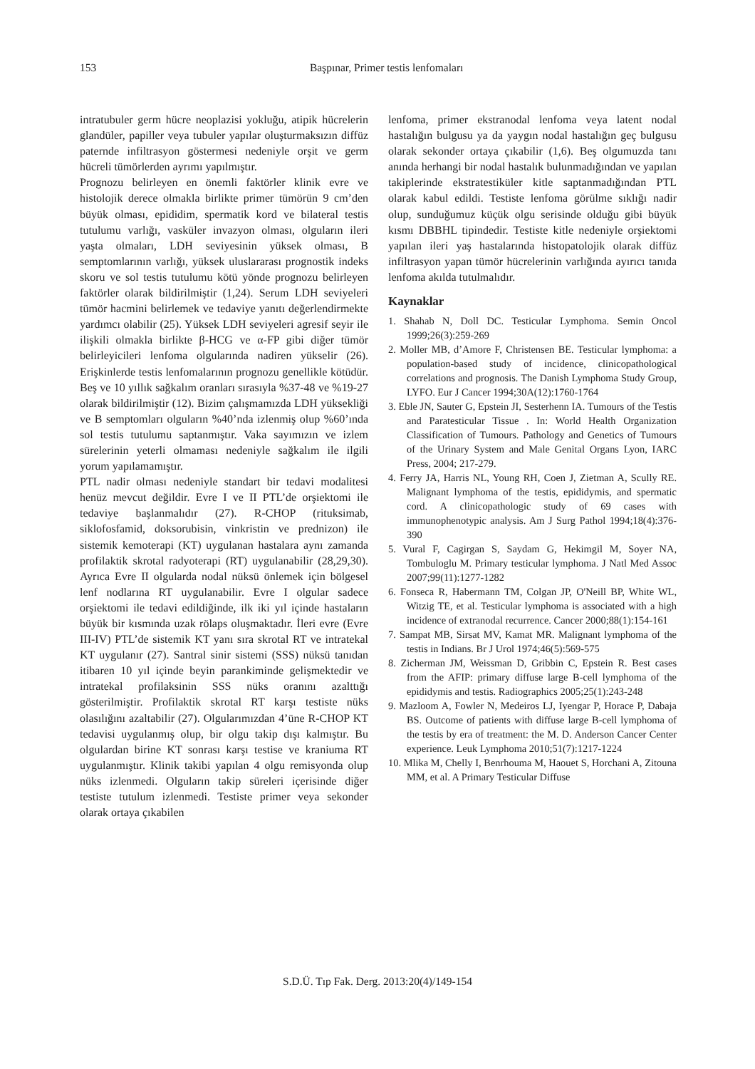153
Başpınar, Primer testis lenfomaları
intratubuler germ hücre neoplazisi yokluğu, atipik hücrelerin glandüler, papiller veya tubuler yapılar oluşturmaksızın diffüz paternde infiltrasyon göstermesi nedeniyle orşit ve germ hücreli tümörlerden ayrımı yapılmıştır.
Prognozu belirleyen en önemli faktörler klinik evre ve histolojik derece olmakla birlikte primer tümörün 9 cm’den büyük olması, epididim, spermatik kord ve bilateral testis tutulumu varlığı, vasküler invazyon olması, olguların ileri yaşta olmaları, LDH seviyesinin yüksek olması, B semptomlarının varlığı, yüksek uluslararası prognostik indeks skoru ve sol testis tutulumu kötü yönde prognozu belirleyen faktörler olarak bildirilmiştir (1,24). Serum LDH seviyeleri tümör hacmini belirlemek ve tedaviye yanıtı değerlendirmekte yardımcı olabilir (25). Yüksek LDH seviyeleri agresif seyir ile ilişkili olmakla birlikte β-HCG ve α-FP gibi diğer tümör belirleyicileri lenfoma olgularında nadiren yükselir (26). Erişkinlerde testis lenfomalarının prognozu genellikle kötüdür. Beş ve 10 yıllık sağkalım oranları sırasıyla %37-48 ve %19-27 olarak bildirilmiştir (12). Bizim çalışmamızda LDH yüksekliği ve B semptomları olguların %40’nda izlenmiş olup %60’ında sol testis tutulumu saptanmıştır. Vaka sayımızın ve izlem sürelerinin yeterli olmaması nedeniyle sağkalım ile ilgili yorum yapılamamıştır.
PTL nadir olması nedeniyle standart bir tedavi modalitesi henüz mevcut değildir. Evre I ve II PTL’de orşiektomi ile tedaviye başlanmalıdır (27). R-CHOP (rituksimab, siklofosfamid, doksorubisin, vinkristin ve prednizon) ile sistemik kemoterapi (KT) uygulanan hastalara aynı zamanda profilaktik skrotal radyoterapi (RT) uygulanabilir (28,29,30). Ayrıca Evre II olgularda nodal nüksü önlemek için bölgesel lenf nodlarına RT uygulanabilir. Evre I olgular sadece orşiektomi ile tedavi edildiğinde, ilk iki yıl içinde hastaların büyük bir kısmında uzak rölaps oluşmaktadır. İleri evre (Evre III-IV) PTL’de sistemik KT yanı sıra skrotal RT ve intratekal KT uygulanır (27). Santral sinir sistemi (SSS) nüksü tanıdan itibaren 10 yıl içinde beyin parankiminde gelişmektedir ve intratekal profilaksinin SSS nüks oranını azalttığı gösterilmiştir. Profilaktik skrotal RT karşı testiste nüks olasılığını azaltabilir (27). Olgularımızdan 4’üne R-CHOP KT tedavisi uygulanmış olup, bir olgu takip dışı kalmıştır. Bu olgulardan birine KT sonrası karşı testise ve kraniuma RT uygulanmıştır. Klinik takibi yapılan 4 olgu remisyonda olup nüks izlenmedi. Olguların takip süreleri içerisinde diğer testiste tutulum izlenmedi. Testiste primer veya sekonder olarak ortaya çıkabilen
lenfoma, primer ekstranodal lenfoma veya latent nodal hastalığın bulgusu ya da yaygın nodal hastalığın geç bulgusu olarak sekonder ortaya çıkabilir (1,6). Beş olgumuzda tanı anında herhangi bir nodal hastalık bulunmadığından ve yapılan takiplerinde ekstratestiküler kitle saptanmadığından PTL olarak kabul edildi. Testiste lenfoma görülme sıklığı nadir olup, sunduğumuz küçük olgu serisinde olduğu gibi büyük kısmı DBBHL tipindedir. Testiste kitle nedeniyle orşiektomi yapılan ileri yaş hastalarında histopatolojik olarak diffüz infiltrasyon yapan tümör hücrelerinin varlığında ayırıcı tanıda lenfoma akılda tutulmalıdır.
Kaynaklar
1. Shahab N, Doll DC. Testicular Lymphoma. Semin Oncol 1999;26(3):259-269
2. Moller MB, d’Amore F, Christensen BE. Testicular lymphoma: a population-based study of incidence, clinicopathological correlations and prognosis. The Danish Lymphoma Study Group, LYFO. Eur J Cancer 1994;30A(12):1760-1764
3. Eble JN, Sauter G, Epstein JI, Sesterhenn IA. Tumours of the Testis and Paratesticular Tissue . In: World Health Organization Classification of Tumours. Pathology and Genetics of Tumours of the Urinary System and Male Genital Organs Lyon, IARC Press, 2004; 217-279.
4. Ferry JA, Harris NL, Young RH, Coen J, Zietman A, Scully RE. Malignant lymphoma of the testis, epididymis, and spermatic cord. A clinicopathologic study of 69 cases with immunophenotypic analysis. Am J Surg Pathol 1994;18(4):376-390
5. Vural F, Cagirgan S, Saydam G, Hekimgil M, Soyer NA, Tombuloglu M. Primary testicular lymphoma. J Natl Med Assoc 2007;99(11):1277-1282
6. Fonseca R, Habermann TM, Colgan JP, O'Neill BP, White WL, Witzig TE, et al. Testicular lymphoma is associated with a high incidence of extranodal recurrence. Cancer 2000;88(1):154-161
7. Sampat MB, Sirsat MV, Kamat MR. Malignant lymphoma of the testis in Indians. Br J Urol 1974;46(5):569-575
8. Zicherman JM, Weissman D, Gribbin C, Epstein R. Best cases from the AFIP: primary diffuse large B-cell lymphoma of the epididymis and testis. Radiographics 2005;25(1):243-248
9. Mazloom A, Fowler N, Medeiros LJ, Iyengar P, Horace P, Dabaja BS. Outcome of patients with diffuse large B-cell lymphoma of the testis by era of treatment: the M. D. Anderson Cancer Center experience. Leuk Lymphoma 2010;51(7):1217-1224
10. Mlika M, Chelly I, Benrhouma M, Haouet S, Horchani A, Zitouna MM, et al. A Primary Testicular Diffuse
S.D.Ü. Tıp Fak. Derg. 2013:20(4)/149-154